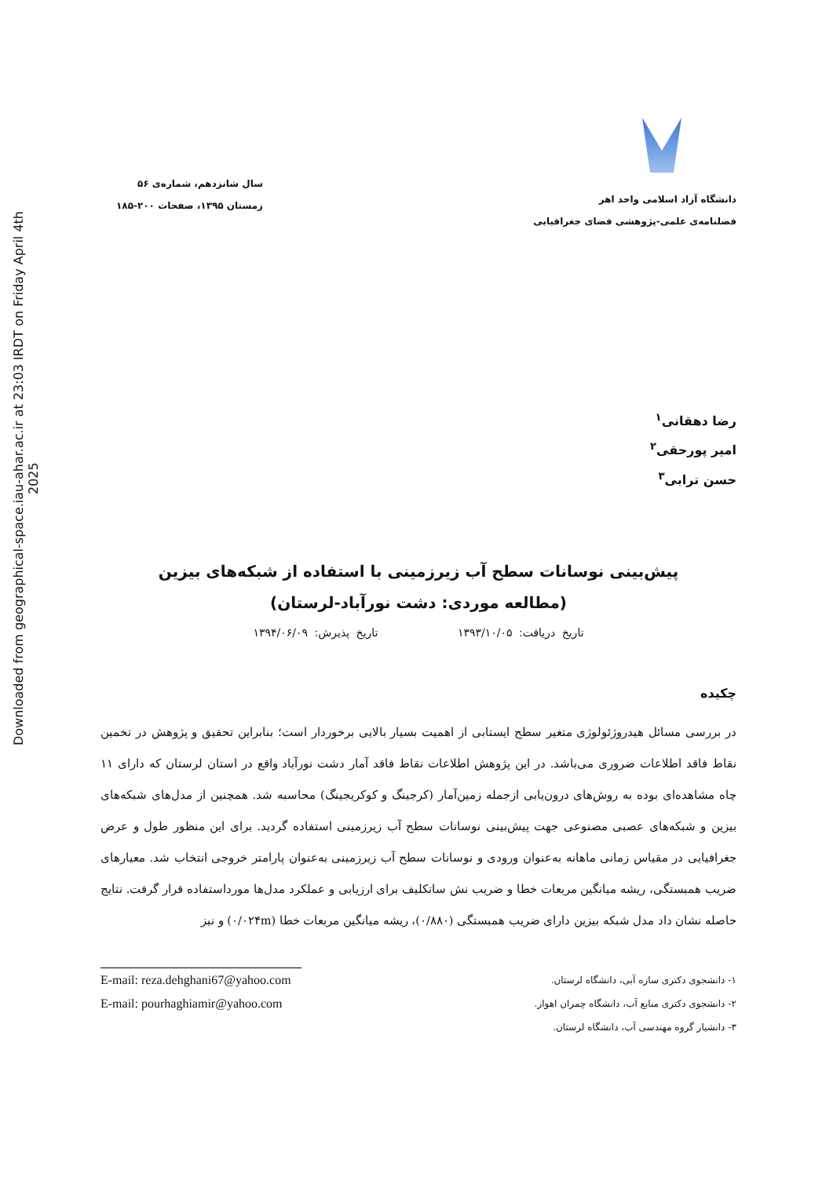Downloaded from geographical-space.iau-ahar.ac.ir at 23:03 IRDT on Friday April 4th 2025
دانشگاه آزاد اسلامی واحد اهر
فصلنامه‌ی علمی-پژوهشی فضای جغرافیایی
سال شانزدهم، شماره‌ی ۵۶
زمستان ۱۳۹۵، صفحات ۲۰۰-۱۸۵
رضا دهقانی<sup>۱</sup>
امیر پورحقی<sup>۲</sup>
حسن ترابی<sup>۳</sup>
پیش‌بینی نوسانات سطح آب زیرزمینی با استفاده از شبکه‌های بیزین (مطالعه موردی: دشت نورآباد-لرستان)
تاریخ دریافت: ۱۳۹۳/۱۰/۰۵ تاریخ پذیرش: ۱۳۹۴/۰۶/۰۹
چکیده
در بررسی مسائل هیدروژئولوژی متغیر سطح ایستابی از اهمیت بسیار بالایی برخوردار است؛ بنابراین تحقیق و پژوهش در تخمین نقاط فاقد اطلاعات ضروری می‌باشد. در این پژوهش اطلاعات نقاط فاقد آمار دشت نورآباد واقع در استان لرستان که دارای ۱۱ چاه مشاهده‌ای بوده به روش‌های درون‌یابی ازجمله زمین‌آمار (کرجینگ و کوکریجینگ) محاسبه شد. همچنین از مدل‌های شبکه‌های بیزین و شبکه‌های عصبی مصنوعی جهت پیش‌بینی نوسانات سطح آب زیرزمینی استفاده گردید. برای این منظور طول و عرض جغرافیایی در مقیاس زمانی ماهانه به‌عنوان ورودی و نوسانات سطح آب زیرزمینی به‌عنوان پارامتر خروجی انتخاب شد. معیارهای ضریب همبستگی، ریشه میانگین مربعات خطا و ضریب نش ساتکلیف برای ارزیابی و عملکرد مدل‌ها مورداستفاده قرار گرفت. نتایج حاصله نشان داد مدل شبکه بیزین دارای ضریب همبستگی (۰/۸۸۰)، ریشه میانگین مربعات خطا (۰/۰۲۴m) و نیز
۱- دانشجوی دکتری سازه آبی، دانشگاه لرستان.
E-mail: reza.dehghani67@yahoo.com
۲- دانشجوی دکتری منابع آب، دانشگاه چمران اهواز.
E-mail: pourhaghiamir@yahoo.com
۳- دانشیار گروه مهندسی آب، دانشگاه لرستان.